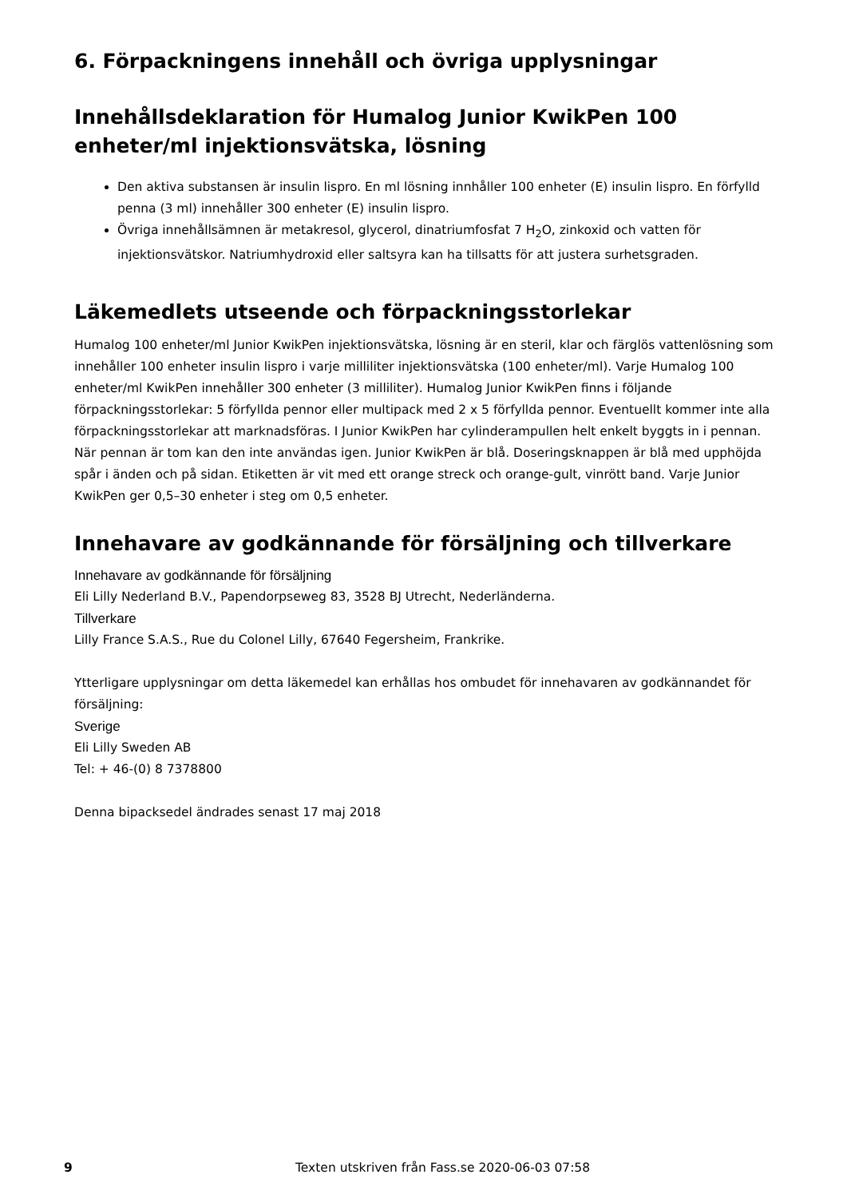6. Förpackningens innehåll och övriga upplysningar
Innehållsdeklaration för Humalog Junior KwikPen 100 enheter/ml injektionsvätska, lösning
Den aktiva substansen är insulin lispro. En ml lösning innhåller 100 enheter (E) insulin lispro. En förfylld penna (3 ml) innehåller 300 enheter (E) insulin lispro.
Övriga innehållsämnen är metakresol, glycerol, dinatriumfosfat 7 H<sub>2</sub>O, zinkoxid och vatten för injektionsvätskor. Natriumhydroxid eller saltsyra kan ha tillsatts för att justera surhetsgraden.
Läkemedlets utseende och förpackningsstorlekar
Humalog 100 enheter/ml Junior KwikPen injektionsvätska, lösning är en steril, klar och färglös vattenlösning som innehåller 100 enheter insulin lispro i varje milliliter injektionsvätska (100 enheter/ml). Varje Humalog 100 enheter/ml KwikPen innehåller 300 enheter (3 milliliter). Humalog Junior KwikPen finns i följande förpackningsstorlekar: 5 förfyllda pennor eller multipack med 2 x 5 förfyllda pennor. Eventuellt kommer inte alla förpackningsstorlekar att marknadsföras. I Junior KwikPen har cylinderampullen helt enkelt byggts in i pennan. När pennan är tom kan den inte användas igen. Junior KwikPen är blå. Doseringsknappen är blå med upphöjda spår i änden och på sidan. Etiketten är vit med ett orange streck och orange-gult, vinrött band. Varje Junior KwikPen ger 0,5–30 enheter i steg om 0,5 enheter.
Innehavare av godkännande för försäljning och tillverkare
Innehavare av godkännande för försäljning
Eli Lilly Nederland B.V., Papendorpseweg 83, 3528 BJ Utrecht, Nederländerna.
Tillverkare
Lilly France S.A.S., Rue du Colonel Lilly, 67640 Fegersheim, Frankrike.
Ytterligare upplysningar om detta läkemedel kan erhållas hos ombudet för innehavaren av godkännandet för försäljning:
Sverige
Eli Lilly Sweden AB
Tel: + 46-(0) 8 7378800
Denna bipacksedel ändrades senast 17 maj 2018
9 Texten utskriven från Fass.se 2020-06-03 07:58